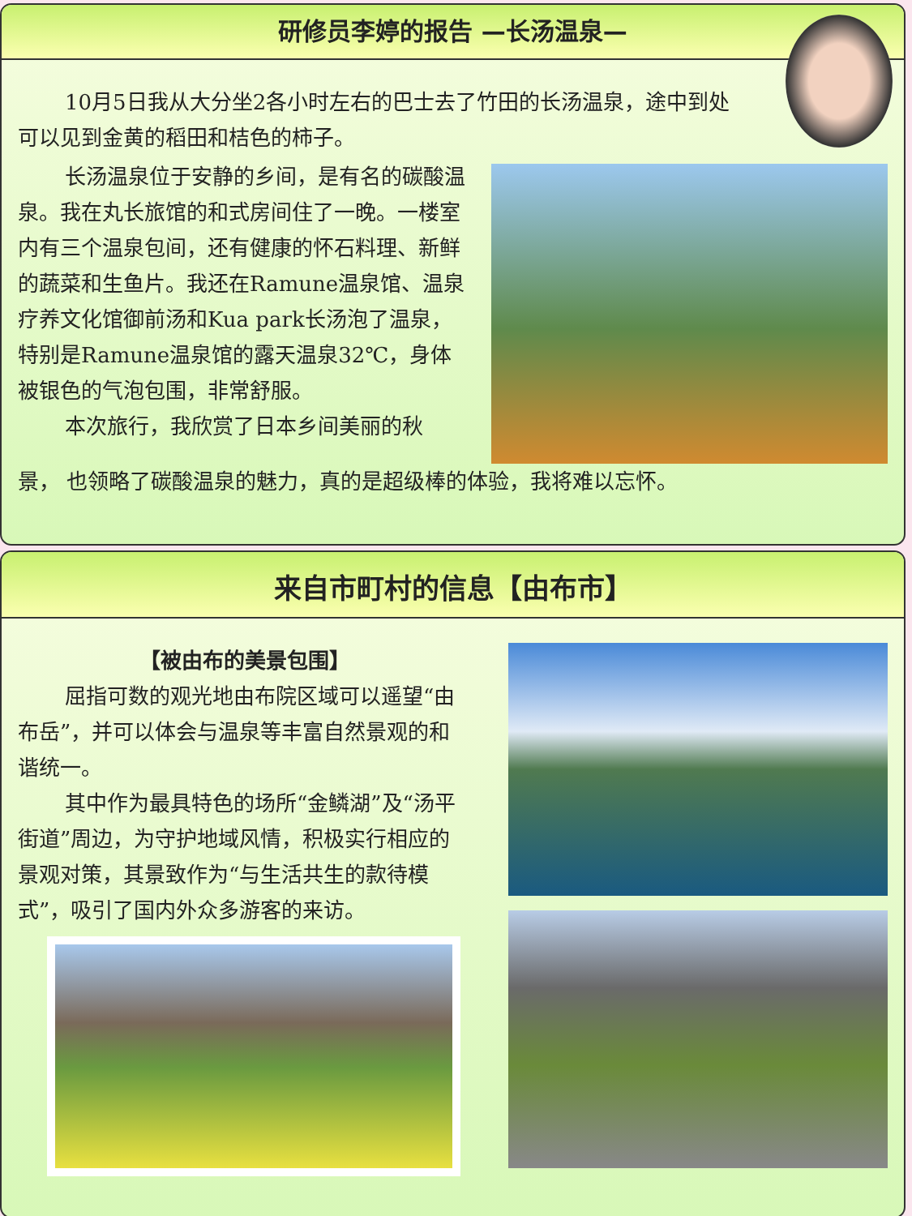研修员李婷的报告 —长汤温泉—
10月5日我从大分坐2各小时左右的巴士去了竹田的长汤温泉，途中到处可以见到金黄的稻田和桔色的柿子。
长汤温泉位于安静的乡间，是有名的碳酸温泉。我在丸长旅馆的和式房间住了一晚。一楼室内有三个温泉包间，还有健康的怀石料理、新鲜的蔬菜和生鱼片。我还在Ramune温泉馆、温泉疗养文化馆御前汤和Kua park长汤泡了温泉，特别是Ramune温泉馆的露天温泉32℃，身体被银色的气泡包围，非常舒服。
本次旅行，我欣赏了日本乡间美丽的秋
景， 也领略了碳酸温泉的魅力，真的是超级棒的体验，我将难以忘怀。
来自市町村的信息【由布市】
【被由布的美景包围】
屈指可数的观光地由布院区域可以遥望“由布岳”，并可以体会与温泉等丰富自然景观的和谐统一。
其中作为最具特色的场所“金鳞湖”及“汤平街道”周边，为守护地域风情，积极实行相应的景观对策，其景致作为“与生活共生的款待模式”，吸引了国内外众多游客的来访。